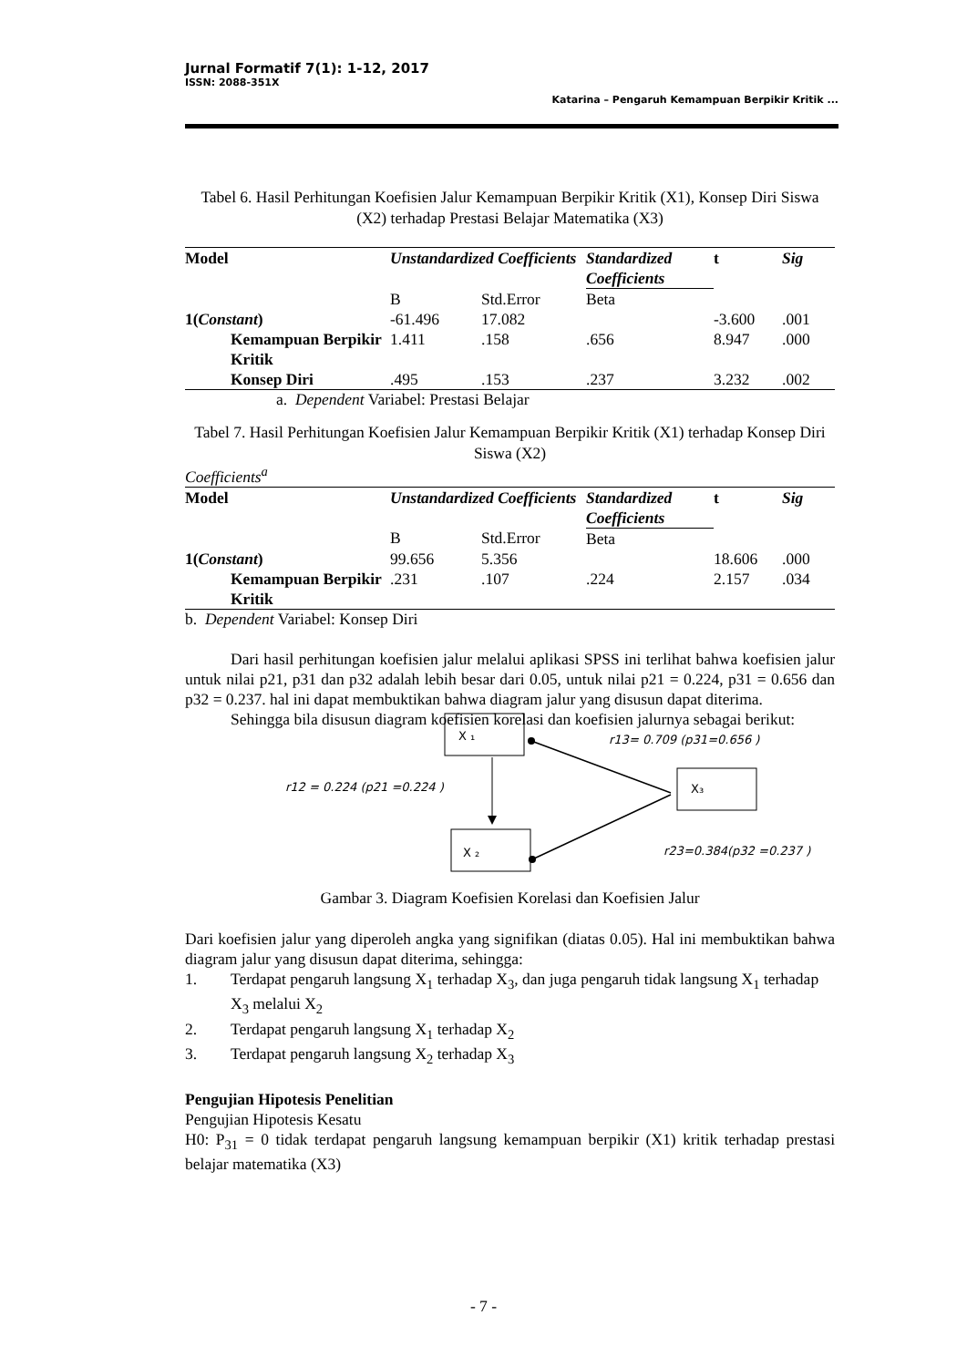Jurnal Formatif 7(1): 1-12, 2017
ISSN: 2088-351X
Katarina – Pengaruh Kemampuan Berpikir Kritik ...
Tabel 6. Hasil Perhitungan Koefisien Jalur Kemampuan Berpikir Kritik (X1), Konsep Diri Siswa (X2) terhadap Prestasi Belajar Matematika (X3)
| Model | Unstandardized Coefficients | | Standardized Coefficients | t | Sig |
| --- | --- | --- | --- | --- | --- |
| | B | Std.Error | Beta | | |
| 1( Constant ) | -61.496 | 17.082 | | -3.600 | .001 |
| Kemampuan Berpikir Kritik | 1.411 | .158 | .656 | 8.947 | .000 |
| Konsep Diri | .495 | .153 | .237 | 3.232 | .002 |
a. Dependent Variabel: Prestasi Belajar
Tabel 7. Hasil Perhitungan Koefisien Jalur Kemampuan Berpikir Kritik (X1) terhadap Konsep Diri Siswa (X2)
Coefficients<sup>a</sup>
| Model | Unstandardized Coefficients | | Standardized Coefficients | t | Sig |
| --- | --- | --- | --- | --- | --- |
| | B | Std.Error | Beta | | |
| 1( Constant ) | 99.656 | 5.356 | | 18.606 | .000 |
| Kemampuan Berpikir Kritik | .231 | .107 | .224 | 2.157 | .034 |
b. Dependent Variabel: Konsep Diri
Dari hasil perhitungan koefisien jalur melalui aplikasi SPSS ini terlihat bahwa koefisien jalur untuk nilai p21, p31 dan p32 adalah lebih besar dari 0.05, untuk nilai p21 = 0.224, p31 = 0.656 dan p32 = 0.237. hal ini dapat membuktikan bahwa diagram jalur yang disusun dapat diterima.
Sehingga bila disusun diagram koefisien korelasi dan koefisien jalurnya sebagai berikut:
X ₁
X ₂
X₃
r13= 0.709 (p31=0.656 )
r12 = 0.224 (p21 =0.224 )
r23=0.384(p32 =0.237 )
Gambar 3. Diagram Koefisien Korelasi dan Koefisien Jalur
Dari koefisien jalur yang diperoleh angka yang signifikan (diatas 0.05). Hal ini membuktikan bahwa diagram jalur yang disusun dapat diterima, sehingga:
1. Terdapat pengaruh langsung X<sub>1</sub> terhadap X<sub>3</sub>, dan juga pengaruh tidak langsung X<sub>1</sub> terhadap X<sub>3</sub> melalui X<sub>2</sub>
2. Terdapat pengaruh langsung X<sub>1</sub> terhadap X<sub>2</sub>
3. Terdapat pengaruh langsung X<sub>2</sub> terhadap X<sub>3</sub>
Pengujian Hipotesis Penelitian
Pengujian Hipotesis Kesatu
H0: P<sub>31</sub> = 0 tidak terdapat pengaruh langsung kemampuan berpikir (X1) kritik terhadap prestasi belajar matematika (X3)
- 7 -